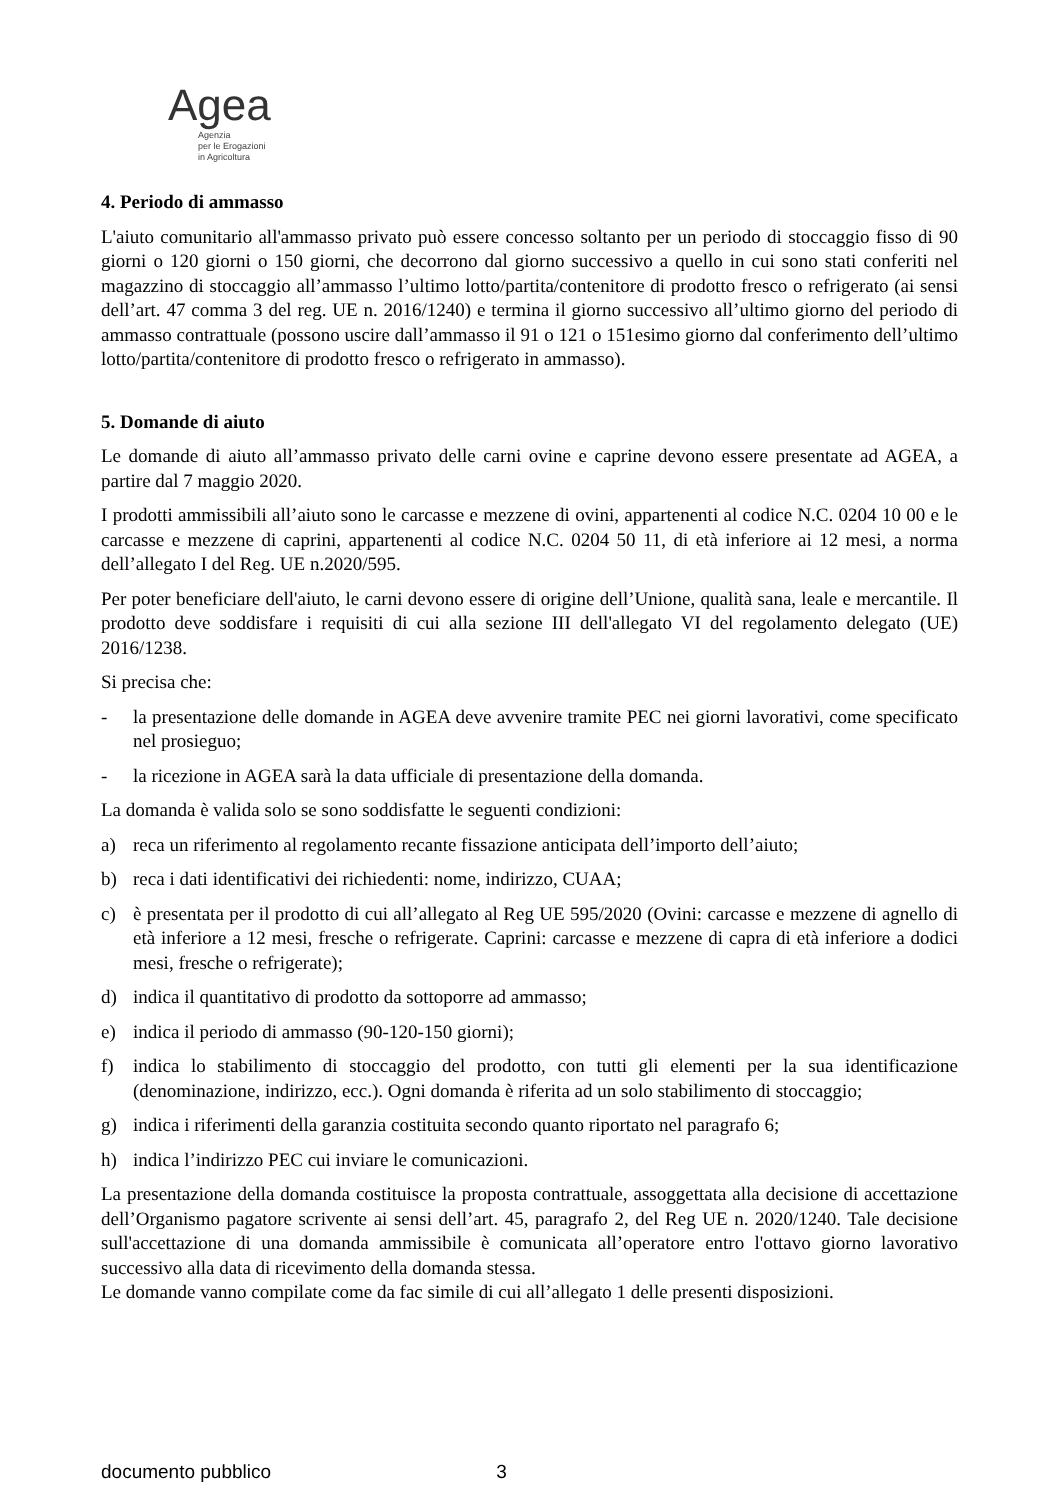Agea
Agenzia
per le Erogazioni
in Agricoltura
4. Periodo di ammasso
L'aiuto comunitario all'ammasso privato può essere concesso soltanto per un periodo di stoccaggio fisso di 90 giorni o 120 giorni o 150 giorni, che decorrono dal giorno successivo a quello in cui sono stati conferiti nel magazzino di stoccaggio all’ammasso l’ultimo lotto/partita/contenitore di prodotto fresco o refrigerato (ai sensi dell’art. 47 comma 3 del reg. UE n. 2016/1240) e termina il giorno successivo all’ultimo giorno del periodo di ammasso contrattuale (possono uscire dall’ammasso il 91 o 121 o 151esimo giorno dal conferimento dell’ultimo lotto/partita/contenitore di prodotto fresco o refrigerato in ammasso).
5. Domande di aiuto
Le domande di aiuto all’ammasso privato delle carni ovine e caprine devono essere presentate ad AGEA, a partire dal 7 maggio 2020.
I prodotti ammissibili all’aiuto sono le carcasse e mezzene di ovini, appartenenti al codice N.C. 0204 10 00 e le carcasse e mezzene di caprini, appartenenti al codice N.C. 0204 50 11, di età inferiore ai 12 mesi, a norma dell’allegato I del Reg. UE n.2020/595.
Per poter beneficiare dell'aiuto, le carni devono essere di origine dell’Unione, qualità sana, leale e mercantile. Il prodotto deve soddisfare i requisiti di cui alla sezione III dell'allegato VI del regolamento delegato (UE) 2016/1238.
Si precisa che:
- la presentazione delle domande in AGEA deve avvenire tramite PEC nei giorni lavorativi, come specificato nel prosieguo;
- la ricezione in AGEA sarà la data ufficiale di presentazione della domanda.
La domanda è valida solo se sono soddisfatte le seguenti condizioni:
a) reca un riferimento al regolamento recante fissazione anticipata dell’importo dell’aiuto;
b) reca i dati identificativi dei richiedenti: nome, indirizzo, CUAA;
c) è presentata per il prodotto di cui all’allegato al Reg UE 595/2020 (Ovini: carcasse e mezzene di agnello di età inferiore a 12 mesi, fresche o refrigerate. Caprini: carcasse e mezzene di capra di età inferiore a dodici mesi, fresche o refrigerate);
d) indica il quantitativo di prodotto da sottoporre ad ammasso;
e) indica il periodo di ammasso (90-120-150 giorni);
f) indica lo stabilimento di stoccaggio del prodotto, con tutti gli elementi per la sua identificazione (denominazione, indirizzo, ecc.). Ogni domanda è riferita ad un solo stabilimento di stoccaggio;
g) indica i riferimenti della garanzia costituita secondo quanto riportato nel paragrafo 6;
h) indica l’indirizzo PEC cui inviare le comunicazioni.
La presentazione della domanda costituisce la proposta contrattuale, assoggettata alla decisione di accettazione dell’Organismo pagatore scrivente ai sensi dell’art. 45, paragrafo 2, del Reg UE n. 2020/1240. Tale decisione sull'accettazione di una domanda ammissibile è comunicata all’operatore entro l'ottavo giorno lavorativo successivo alla data di ricevimento della domanda stessa.
Le domande vanno compilate come da fac simile di cui all’allegato 1 delle presenti disposizioni.
documento pubblico 3